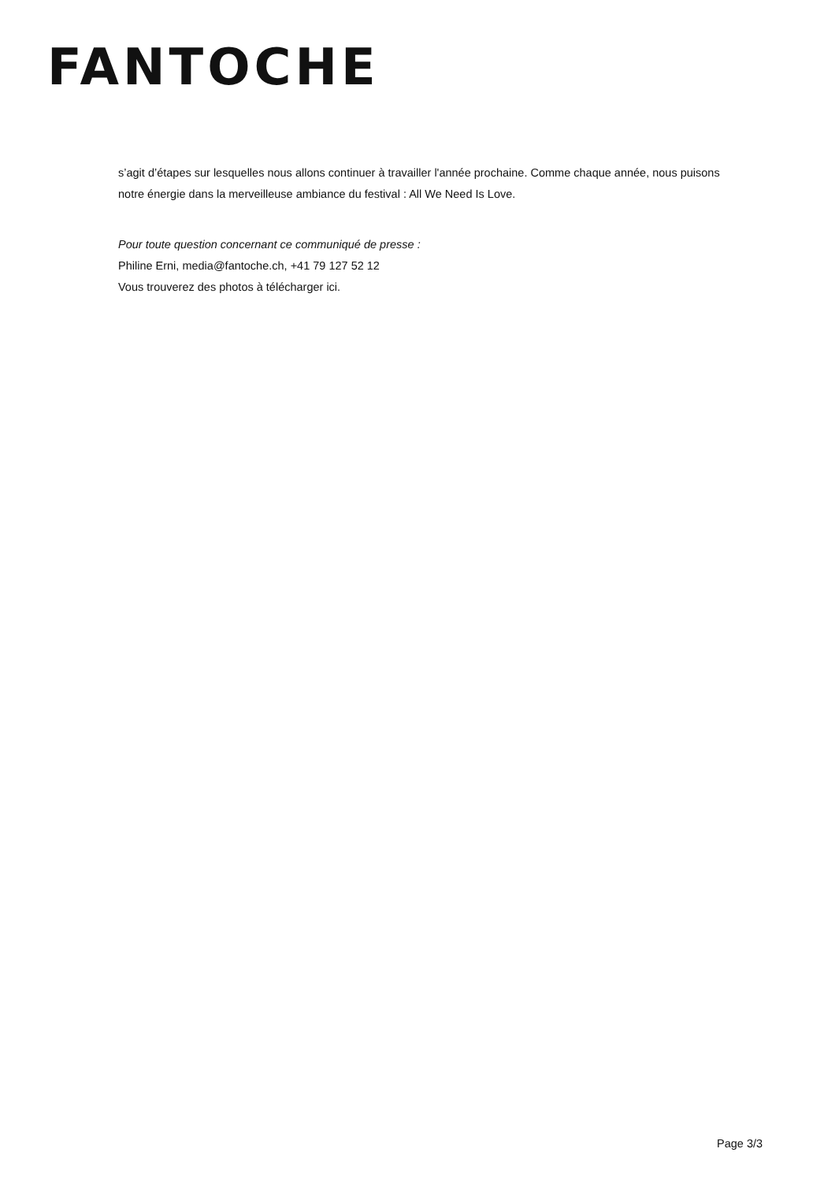FANTOCHE
s’agit d’étapes sur lesquelles nous allons continuer à travailler l'année prochaine. Comme chaque année, nous puisons notre énergie dans la merveilleuse ambiance du festival : All We Need Is Love.
Pour toute question concernant ce communiqué de presse :
Philine Erni, media@fantoche.ch, +41 79 127 52 12
Vous trouverez des photos à télécharger ici.
Page 3/3